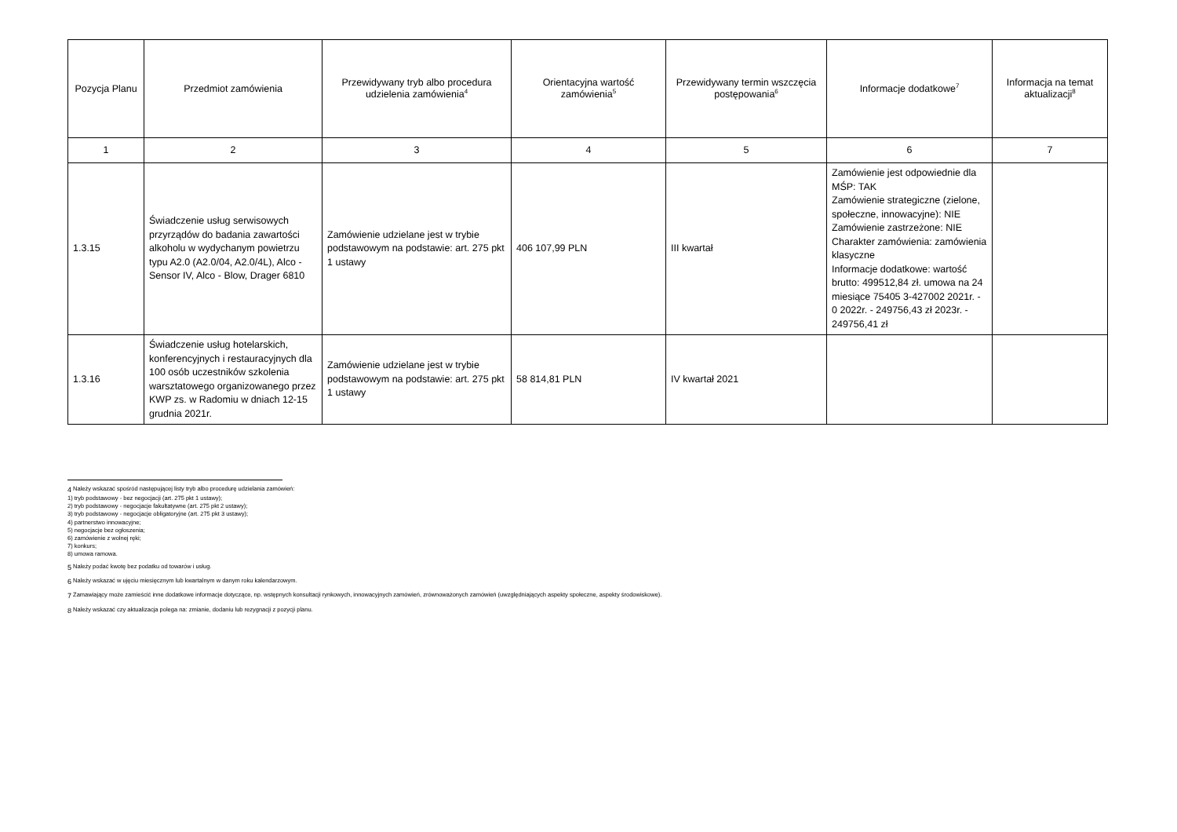| Pozycja Planu | Przedmiot zamówienia | Przewidywany tryb albo procedura udzielenia zamówienia<sup>4</sup> | Orientacyjna wartość zamówienia<sup>5</sup> | Przewidywany termin wszczęcia postępowania<sup>6</sup> | Informacje dodatkowe<sup>7</sup> | Informacja na temat aktualizacji<sup>8</sup> |
| --- | --- | --- | --- | --- | --- | --- |
| 1 | 2 | 3 | 4 | 5 | 6 | 7 |
| 1.3.15 | Świadczenie usług serwisowych przyrządów do badania zawartości alkoholu w wydychanym powietrzu typu A2.0 (A2.0/04, A2.0/4L), Alco - Sensor IV, Alco - Blow, Drager 6810 | Zamówienie udzielane jest w trybie podstawowym na podstawie: art. 275 pkt 1 ustawy | 406 107,99 PLN | III kwartał | Zamówienie jest odpowiednie dla MŚP: TAK Zamówienie strategiczne (zielone, społeczne, innowacyjne): NIE Zamówienie zastrzeżone: NIE Charakter zamówienia: zamówienia klasyczne Informacje dodatkowe: wartość brutto: 499512,84 zł. umowa na 24 miesiące 75405 3-427002 2021r. - 0 2022r. - 249756,43 zł 2023r. - 249756,41 zł | |
| 1.3.16 | Świadczenie usług hotelarskich, konferencyjnych i restauracyjnych dla 100 osób uczestników szkolenia warsztatowego organizowanego przez KWP zs. w Radomiu w dniach 12-15 grudnia 2021r. | Zamówienie udzielane jest w trybie podstawowym na podstawie: art. 275 pkt 1 ustawy | 58 814,81 PLN | IV kwartał 2021 | | |
<sup>4</sup> Należy wskazać spośród następującej listy tryb albo procedurę udzielania zamówień:
1) tryb podstawowy - bez negocjacji (art. 275 pkt 1 ustawy);
2) tryb podstawowy - negocjacje fakultatywne (art. 275 pkt 2 ustawy);
3) tryb podstawowy - negocjacje obligatoryjne (art. 275 pkt 3 ustawy);
4) partnerstwo innowacyjne;
5) negocjacje bez ogłoszenia;
6) zamówienie z wolnej ręki;
7) konkurs;
8) umowa ramowa.
<sup>5</sup> Należy podać kwotę bez podatku od towarów i usług.
<sup>6</sup> Należy wskazać w ujęciu miesięcznym lub kwartalnym w danym roku kalendarzowym.
<sup>7</sup> Zamawiający może zamieścić inne dodatkowe informacje dotyczące, np. wstępnych konsultacji rynkowych, innowacyjnych zamówień, zrównoważonych zamówień (uwzględniających aspekty społeczne, aspekty środowiskowe).
<sup>8</sup> Należy wskazać czy aktualizacja polega na: zmianie, dodaniu lub rezygnacji z pozycji planu.